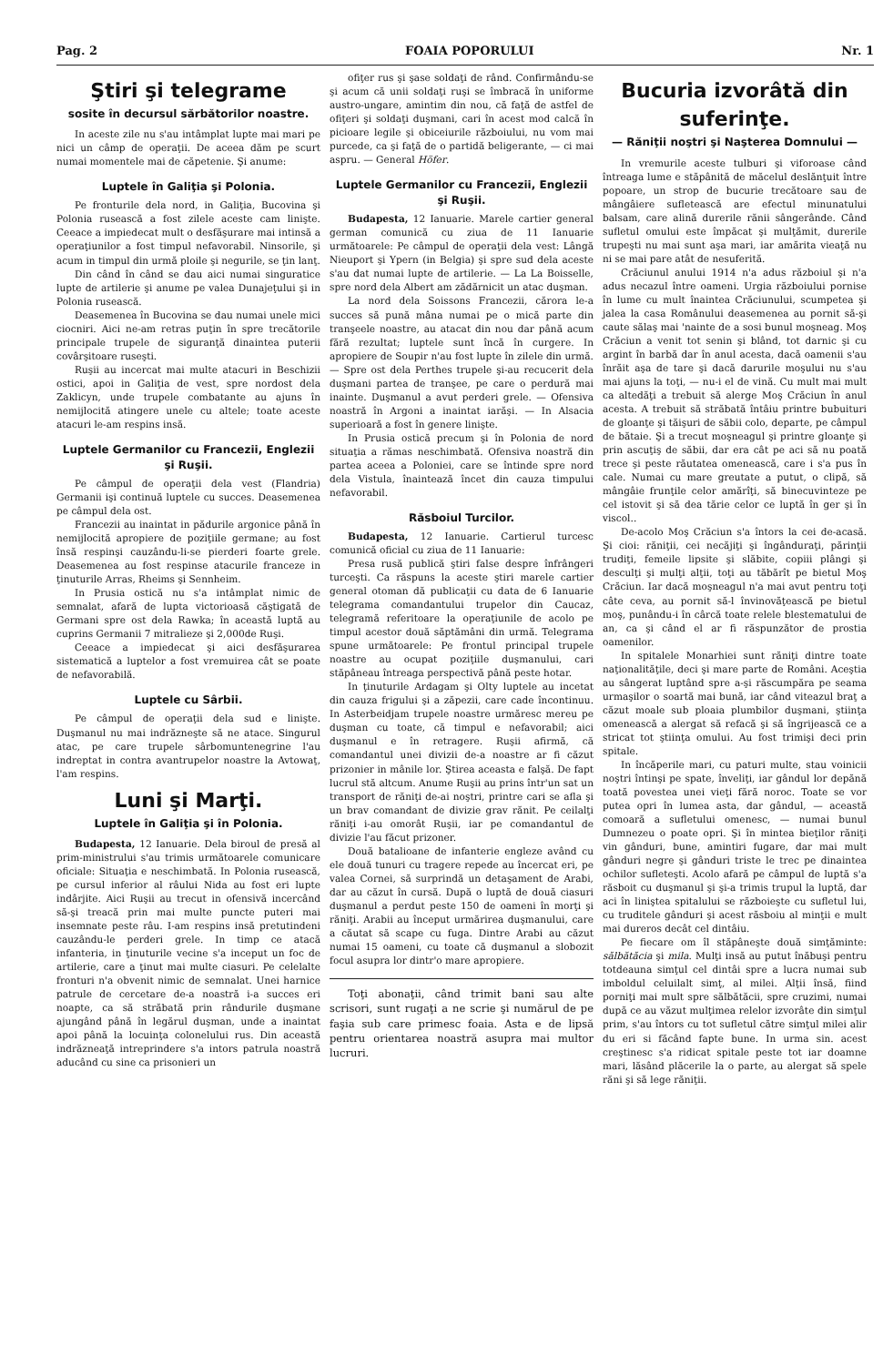Pag. 2 FOAIA POPORULUI Nr. 1
Ştiri şi telegrame
sosite în decursul sărbătorilor noastre.
In aceste zile nu s'au intâmplat lupte mai mari pe nici un câmp de operaţii. De aceea dăm pe scurt numai momentele mai de căpetenie. Şi anume:
Luptele în Galiţia şi Polonia.
Pe fronturile dela nord, in Galiţia, Bucovina şi Polonia rusească a fost zilele aceste cam linişte. Ceeace a impiedecat mult o desfăşurare mai intinsă a operaţiunilor a fost timpul nefavorabil. Ninsorile, şi acum in timpul din urmă ploile şi negurile, se ţin lanţ.
Din când în când se dau aici numai singuratice lupte de artilerie şi anume pe valea Dunajeţului şi in Polonia rusească.
Deasemenea în Bucovina se dau numai unele mici ciocniri. Aici ne-am retras puţin în spre trecătorile principale trupele de siguranţă dinaintea puterii covârşitoare ruseşti.
Ruşii au incercat mai multe atacuri in Beschizii ostici, apoi in Galiţia de vest, spre nordost dela Zaklicyn, unde trupele combatante au ajuns în nemijlocită atingere unele cu altele; toate aceste atacuri le-am respins insă.
Luptele Germanilor cu Francezii, Englezii şi Ruşii.
Pe câmpul de operaţii dela vest (Flandria) Germanii işi continuă luptele cu succes. Deasemenea pe câmpul dela ost.
Francezii au inaintat in pădurile argonice până în nemijlocită apropiere de poziţiile germane; au fost însă respinşi cauzându-li-se pierderi foarte grele. Deasemenea au fost respinse atacurile franceze in ţinuturile Arras, Rheims şi Sennheim.
In Prusia ostică nu s'a intâmplat nimic de semnalat, afară de lupta victorioasă căştigată de Germani spre ost dela Rawka; în această luptă au cuprins Germanii 7 mitralieze şi 2,000de Ruşi.
Ceeace a impiedecat şi aici desfăşurarea sistematică a luptelor a fost vremuirea cât se poate de nefavorabilă.
Luptele cu Sârbii.
Pe câmpul de operaţii dela sud e linişte. Duşmanul nu mai indrăzneşte să ne atace. Singurul atac, pe care trupele sârbomuntenegrine l'au indreptat in contra avantrupelor noastre la Avtowaţ, l'am respins.
Luni şi Marţi.
Luptele în Galiţia şi în Polonia.
Budapesta, 12 Ianuarie. Dela biroul de presă al prim-ministrului s'au trimis următoarele comunicare oficiale: Situaţia e neschimbată. In Polonia rusească, pe cursul inferior al râului Nida au fost eri lupte indârjite. Aici Ruşii au trecut in ofensivă incercând să-şi treacă prin mai multe puncte puteri mai insemnate peste râu. I-am respins insă pretutindeni cauzându-le perderi grele. In timp ce atacă infanteria, in ţinuturile vecine s'a inceput un foc de artilerie, care a ţinut mai multe ciasuri. Pe celelalte fronturi n'a obvenit nimic de semnalat. Unei harnice patrule de cercetare de-a noastră i-a succes eri noapte, ca să străbată prin rândurile duşmane ajungând până în legărul duşman, unde a inaintat apoi până la locuinţa colonelului rus. Din această indrăzneaţă intreprindere s'a intors patrula noastră aducând cu sine ca prisonieri un
ofiţer rus şi şase soldaţi de rând. Confirmându-se şi acum că unii soldaţi ruşi se îmbracă în uniforme austro-ungare, amintim din nou, că faţă de astfel de ofiţeri şi soldaţi duşmani, cari în acest mod calcă în picioare legile şi obiceiurile războiului, nu vom mai purcede, ca şi faţă de o partidă beligerante, — ci mai aspru. — General Höfer.
Luptele Germanilor cu Francezii, Englezii şi Ruşii.
Budapesta, 12 Ianuarie. Marele cartier general german comunică cu ziua de 11 Ianuarie următoarele: Pe câmpul de operaţii dela vest: Lângă Nieuport şi Ypern (in Belgia) şi spre sud dela aceste s'au dat numai lupte de artilerie. — La La Boisselle, spre nord dela Albert am zădărnicit un atac duşman.
La nord dela Soissons Francezii, cărora le-a succes să pună mâna numai pe o mică parte din tranşeele noastre, au atacat din nou dar până acum fără rezultat; luptele sunt încă în curgere. In apropiere de Soupir n'au fost lupte în zilele din urmă. — Spre ost dela Perthes trupele şi-au recucerit dela duşmani partea de tranşee, pe care o perdură mai inainte. Duşmanul a avut perderi grele. — Ofensiva noastră în Argoni a inaintat iarăşi. — In Alsacia superioară a fost în genere linişte.
In Prusia ostică precum şi în Polonia de nord situaţia a rămas neschimbată. Ofensiva noastră din partea aceea a Poloniei, care se întinde spre nord dela Vistula, înaintează încet din cauza timpului nefavorabil.
Răsboiul Turcilor.
Budapesta, 12 Ianuarie. Cartierul turcesc comunică oficial cu ziua de 11 Ianuarie:
Presa rusă publică ştiri false despre înfrângeri turceşti. Ca răspuns la aceste ştiri marele cartier general otoman dă publicaţii cu data de 6 Ianuarie telegrama comandantului trupelor din Caucaz, telegramă referitoare la operaţiunile de acolo pe timpul acestor două săptămâni din urmă. Telegrama spune următoarele: Pe frontul principal trupele noastre au ocupat poziţiile duşmanului, cari stăpâneau întreaga perspectivă până peste hotar.
In ţinuturile Ardagam şi Olty luptele au incetat din cauza frigului şi a zăpezii, care cade încontinuu. In Asterbeidjam trupele noastre urmăresc mereu pe duşman cu toate, că timpul e nefavorabil; aici duşmanul e în retragere. Ruşii afirmă, că comandantul unei divizii de-a noastre ar fi căzut prizonier in mânile lor. Ştirea aceasta e falşă. De fapt lucrul stă altcum. Anume Ruşii au prins într'un sat un transport de răniţi de-ai noştri, printre cari se afla şi un brav comandant de divizie grav rănit. Pe ceilalţi răniţi i-au omorât Ruşii, iar pe comandantul de divizie l'au făcut prizoner.
Două batalioane de infanterie engleze având cu ele două tunuri cu tragere repede au încercat eri, pe valea Cornei, să surprindă un detaşament de Arabi, dar au căzut în cursă. După o luptă de două ciasuri duşmanul a perdut peste 150 de oameni în morţi şi răniţi. Arabii au început urmărirea duşmanului, care a căutat să scape cu fuga. Dintre Arabi au căzut numai 15 oameni, cu toate că duşmanul a slobozit focul asupra lor dintr'o mare apropiere.
Toţi abonaţii, când trimit bani sau alte scrisori, sunt rugaţi a ne scrie şi numărul de pe faşia sub care primesc foaia. Asta e de lipsă pentru orientarea noastră asupra mai multor lucruri.
Bucuria izvorâtă din suferinţe.
— Răniţii noştri şi Naşterea Domnului —
In vremurile aceste tulburi şi viforoase când întreaga lume e stăpânită de măcelul deslănţuit între popoare, un strop de bucurie trecătoare sau de mângâiere sufletească are efectul minunatului balsam, care alină durerile rănii sângerânde. Când sufletul omului este împăcat şi mulţămit, durerile trupeşti nu mai sunt aşa mari, iar amărita vieaţă nu ni se mai pare atât de nesuferită.
Crăciunul anului 1914 n'a adus războiul şi n'a adus necazul între oameni. Urgia războiului pornise în lume cu mult înaintea Crăciunului, scumpetea şi jalea la casa Românului deasemenea au pornit să-şi caute sălaş mai 'nainte de a sosi bunul moşneag. Moş Crăciun a venit tot senin şi blând, tot darnic şi cu argint în barbă dar în anul acesta, dacă oamenii s'au înrăit aşa de tare şi dacă darurile moşului nu s'au mai ajuns la toţi, — nu-i el de vină. Cu mult mai mult ca altedăţi a trebuit să alerge Moş Crăciun în anul acesta. A trebuit să străbată întâiu printre bubuituri de gloanţe şi tăişuri de săbii colo, departe, pe câmpul de bătaie. Şi a trecut moşneagul şi printre gloanţe şi prin ascuţiş de săbii, dar era cât pe aci să nu poată trece şi peste răutatea omenească, care i s'a pus în cale. Numai cu mare greutate a putut, o clipă, să mângâie frunţile celor amărîţi, să binecuvinteze pe cel istovit şi să dea tărie celor ce luptă în ger şi în viscol..
De-acolo Moş Crăciun s'a întors la cei de-acasă. Şi cioi: răniţii, cei necăjiţi şi îngânduraţi, părinţii trudiţi, femeile lipsite şi slăbite, copiii plângi şi desculţi şi mulţi alţii, toţi au tăbărît pe bietul Moş Crăciun. Iar dacă moşneagul n'a mai avut pentru toţi câte ceva, au pornit să-l învinovăţească pe bietul moş, punându-i în cârcă toate relele blestematului de an, ca şi când el ar fi răspunzător de prostia oamenilor.
In spitalele Monarhiei sunt răniţi dintre toate naţionalităţile, deci şi mare parte de Români. Aceştia au sângerat luptând spre a-şi răscumpăra pe seama urmaşilor o soartă mai bună, iar când viteazul braţ a căzut moale sub ploaia plumbilor duşmani, ştiinţa omenească a alergat să refacă şi să îngrijească ce a stricat tot ştiinţa omului. Au fost trimişi deci prin spitale.
In încăperile mari, cu paturi multe, stau voinicii noştri întinşi pe spate, înveliţi, iar gândul lor depănă toată povestea unei vieţi fără noroc. Toate se vor putea opri în lumea asta, dar gândul, — această comoară a sufletului omenesc, — numai bunul Dumnezeu o poate opri. Şi în mintea bieţilor răniţi vin gânduri, bune, amintiri fugare, dar mai mult gânduri negre şi gânduri triste le trec pe dinaintea ochilor sufleteşti. Acolo afară pe câmpul de luptă s'a răsboit cu duşmanul şi şi-a trimis trupul la luptă, dar aci în liniştea spitalului se războieşte cu sufletul lui, cu truditele gânduri şi acest răsboiu al minţii e mult mai dureros decât cel dintâiu.
Pe fiecare om îl stăpâneşte două simţăminte: sălbătăcia şi mila. Mulţi insă au putut înăbuşi pentru totdeauna simţul cel dintâi spre a lucra numai sub imboldul celuilalt simţ, al milei. Alţii însă, fiind porniţi mai mult spre sălbătăcii, spre cruzimi, numai după ce au văzut mulţimea relelor izvorâte din simţul prim, s'au întors cu tot sufletul către simţul milei alir du eri si făcând fapte bune. In urma sin. acest creştinesc s'a ridicat spitale peste tot iar doamne mari, lăsând plăcerile la o parte, au alergat să spele răni şi să lege răniţii.